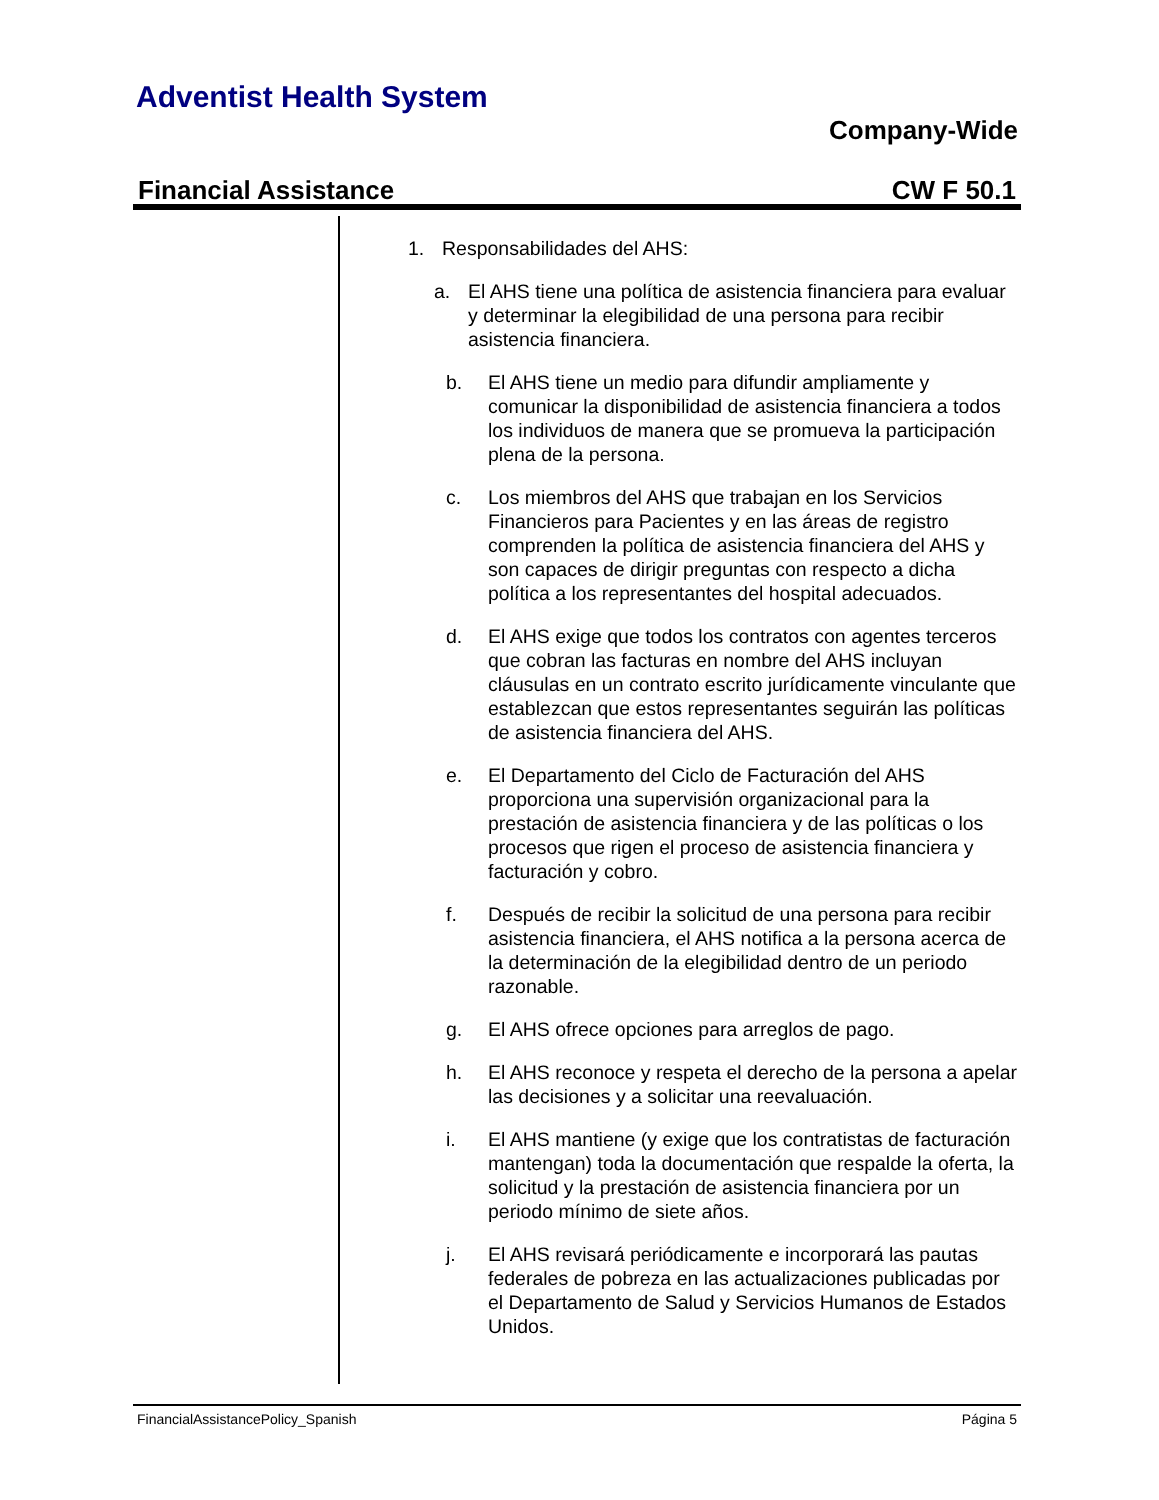Adventist Health System
Company-Wide
Financial Assistance CW F 50.1
1. Responsabilidades del AHS:
a. El AHS tiene una política de asistencia financiera para evaluar y determinar la elegibilidad de una persona para recibir asistencia financiera.
b. El AHS tiene un medio para difundir ampliamente y comunicar la disponibilidad de asistencia financiera a todos los individuos de manera que se promueva la participación plena de la persona.
c. Los miembros del AHS que trabajan en los Servicios Financieros para Pacientes y en las áreas de registro comprenden la política de asistencia financiera del AHS y son capaces de dirigir preguntas con respecto a dicha política a los representantes del hospital adecuados.
d. El AHS exige que todos los contratos con agentes terceros que cobran las facturas en nombre del AHS incluyan cláusulas en un contrato escrito jurídicamente vinculante que establezcan que estos representantes seguirán las políticas de asistencia financiera del AHS.
e. El Departamento del Ciclo de Facturación del AHS proporciona una supervisión organizacional para la prestación de asistencia financiera y de las políticas o los procesos que rigen el proceso de asistencia financiera y facturación y cobro.
f. Después de recibir la solicitud de una persona para recibir asistencia financiera, el AHS notifica a la persona acerca de la determinación de la elegibilidad dentro de un periodo razonable.
g. El AHS ofrece opciones para arreglos de pago.
h. El AHS reconoce y respeta el derecho de la persona a apelar las decisiones y a solicitar una reevaluación.
i. El AHS mantiene (y exige que los contratistas de facturación mantengan) toda la documentación que respalde la oferta, la solicitud y la prestación de asistencia financiera por un periodo mínimo de siete años.
j. El AHS revisará periódicamente e incorporará las pautas federales de pobreza en las actualizaciones publicadas por el Departamento de Salud y Servicios Humanos de Estados Unidos.
FinancialAssistancePolicy_Spanish Página 5